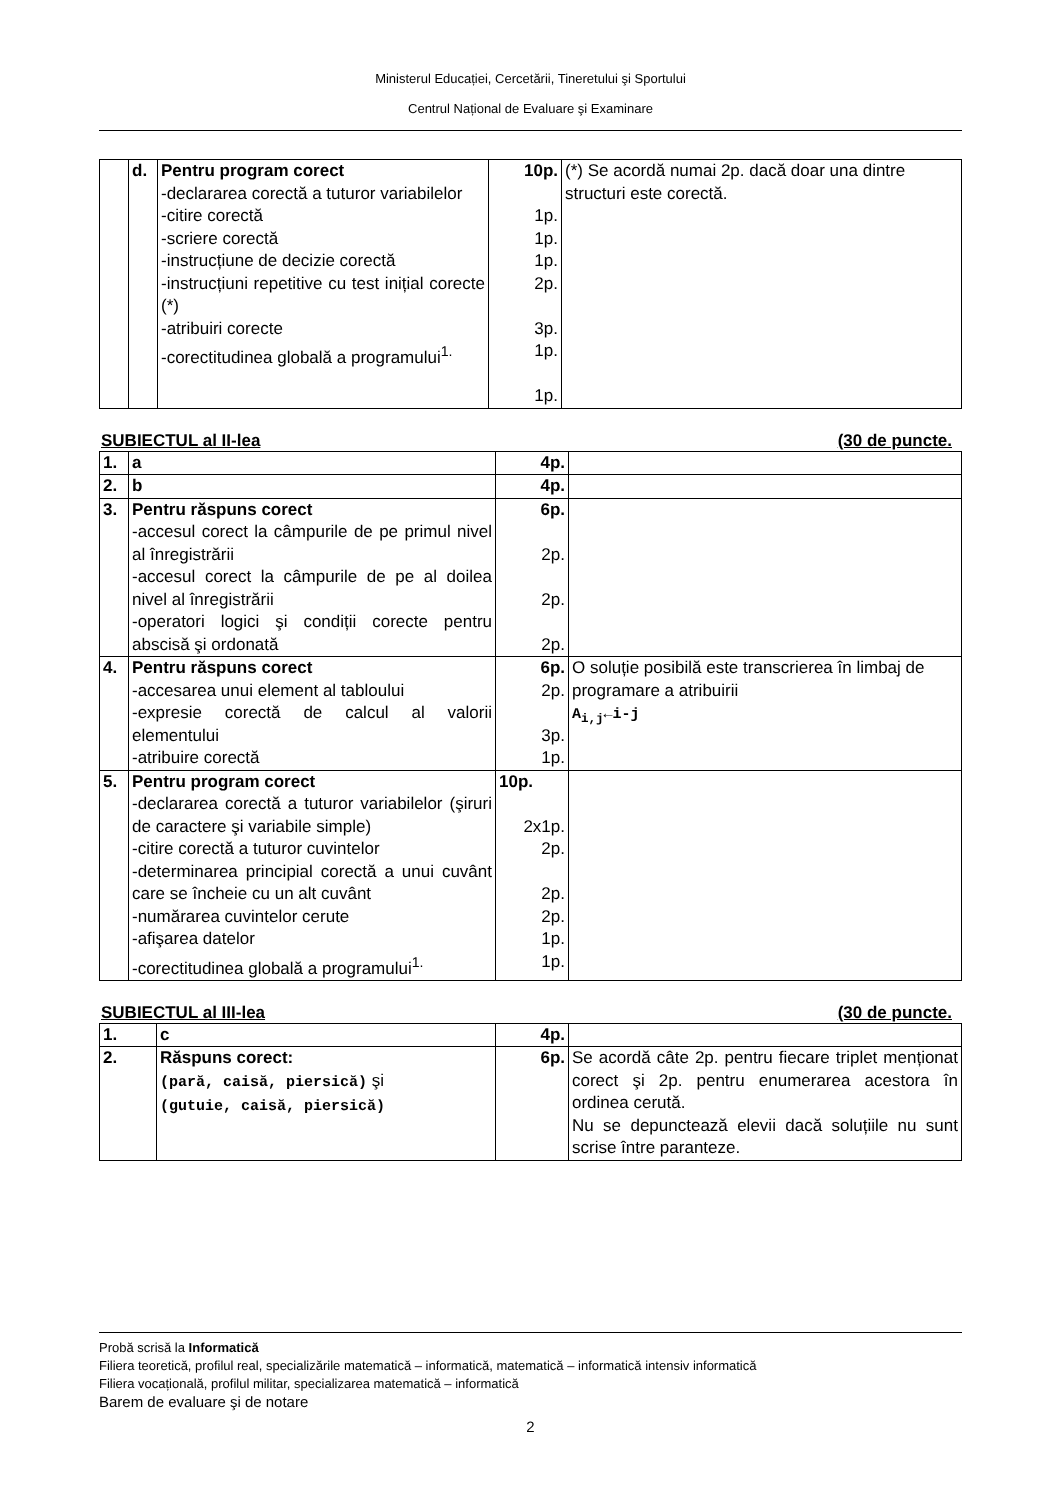Ministerul Educației, Cercetării, Tineretului şi Sportului
Centrul Național de Evaluare şi Examinare
| | d. | Pentru program corect -declararea corectă a tuturor variabilelor -citire corectă -scriere corectă -instrucțiune de decizie corectă -instrucțiuni repetitive cu test inițial corecte (*) -atribuiri corecte -corectitudinea globală a programului<sup>1.</sup> | 10p. 1p. 1p. 1p. 2p. 3p. 1p. 1p. | (*) Se acordă numai 2p. dacă doar una dintre structuri este corectă. |
SUBIECTUL al II-lea (30 de puncte.
| 1. | a | 4p. | |
| 2. | b | 4p. | |
| 3. | Pentru răspuns corect -accesul corect la câmpurile de pe primul nivel al înregistrării -accesul corect la câmpurile de pe al doilea nivel al înregistrării -operatori logici şi condiții corecte pentru abscisă şi ordonată | 6p. 2p. 2p. 2p. | |
| 4. | Pentru răspuns corect -accesarea unui element al tabloului -expresie corectă de calcul al valorii elementului -atribuire corectă | 6p. 2p. 3p. 1p. | O soluție posibilă este transcrierea în limbaj de programare a atribuirii A<sub>i,j</sub>←i-j |
| 5. | Pentru program corect -declararea corectă a tuturor variabilelor (şiruri de caractere şi variabile simple) -citire corectă a tuturor cuvintelor -determinarea principial corectă a unui cuvânt care se încheie cu un alt cuvânt -numărarea cuvintelor cerute -afişarea datelor -corectitudinea globală a programului<sup>1.</sup> | 10p. 2x1p. 2p. 2p. 2p. 1p. 1p. | |
SUBIECTUL al III-lea (30 de puncte.
| 1. | c | 4p. | |
| 2. | Răspuns corect: (pară, caisă, piersică) şi (gutuie, caisă, piersică) | 6p. | Se acordă câte 2p. pentru fiecare triplet menționat corect şi 2p. pentru enumerarea acestora în ordinea cerută. Nu se depunctează elevii dacă soluțiile nu sunt scrise între paranteze. |
Probă scrisă la Informatică
Filiera teoretică, profilul real, specializările matematică – informatică, matematică – informatică intensiv informatică
Filiera vocațională, profilul militar, specializarea matematică – informatică
Barem de evaluare şi de notare
2